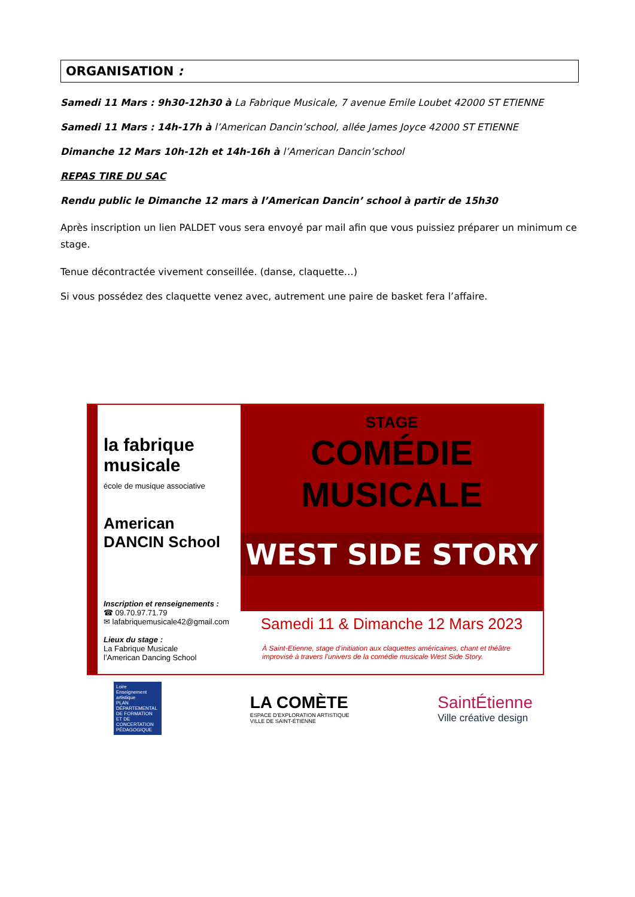ORGANISATION :
Samedi 11 Mars : 9h30-12h30 à La Fabrique Musicale, 7 avenue Emile Loubet 42000 ST ETIENNE
Samedi 11 Mars : 14h-17h à l’American Dancin’school, allée James Joyce 42000 ST ETIENNE
Dimanche 12 Mars 10h-12h et 14h-16h à l’American Dancin’school
REPAS TIRE DU SAC
Rendu public le Dimanche 12 mars à l’American Dancin’ school à partir de 15h30
Après inscription un lien PALDET vous sera envoyé par mail afin que vous puissiez préparer un minimum ce stage.
Tenue décontractée vivement conseillée. (danse, claquette…)
Si vous possédez des claquette venez avec, autrement une paire de basket fera l’affaire.
la fabrique musicale
école de musique associative
American DANCIN School
Inscription et renseignements :
☎ 09.70.97.71.79
✉ lafabriquemusicale42@gmail.com
Lieux du stage :
La Fabrique Musicale
l’American Dancing School
STAGE
COMÉDIE
MUSICALE
WEST SIDE STORY
Samedi 11 & Dimanche 12 Mars 2023
À Saint-Etienne, stage d’initiation aux claquettes américaines, chant et théâtre improvisé à travers l’univers de la comédie musicale West Side Story.
Loire
Enseignement artistique
PLAN DÉPARTEMENTAL DE FORMATION ET DE CONCERTATION PÉDAGOGIQUE
LA COMÈTE
ESPACE D'EXPLORATION ARTISTIQUE
VILLE DE SAINT-ÉTIENNE
SaintÉtienne
Ville créative design